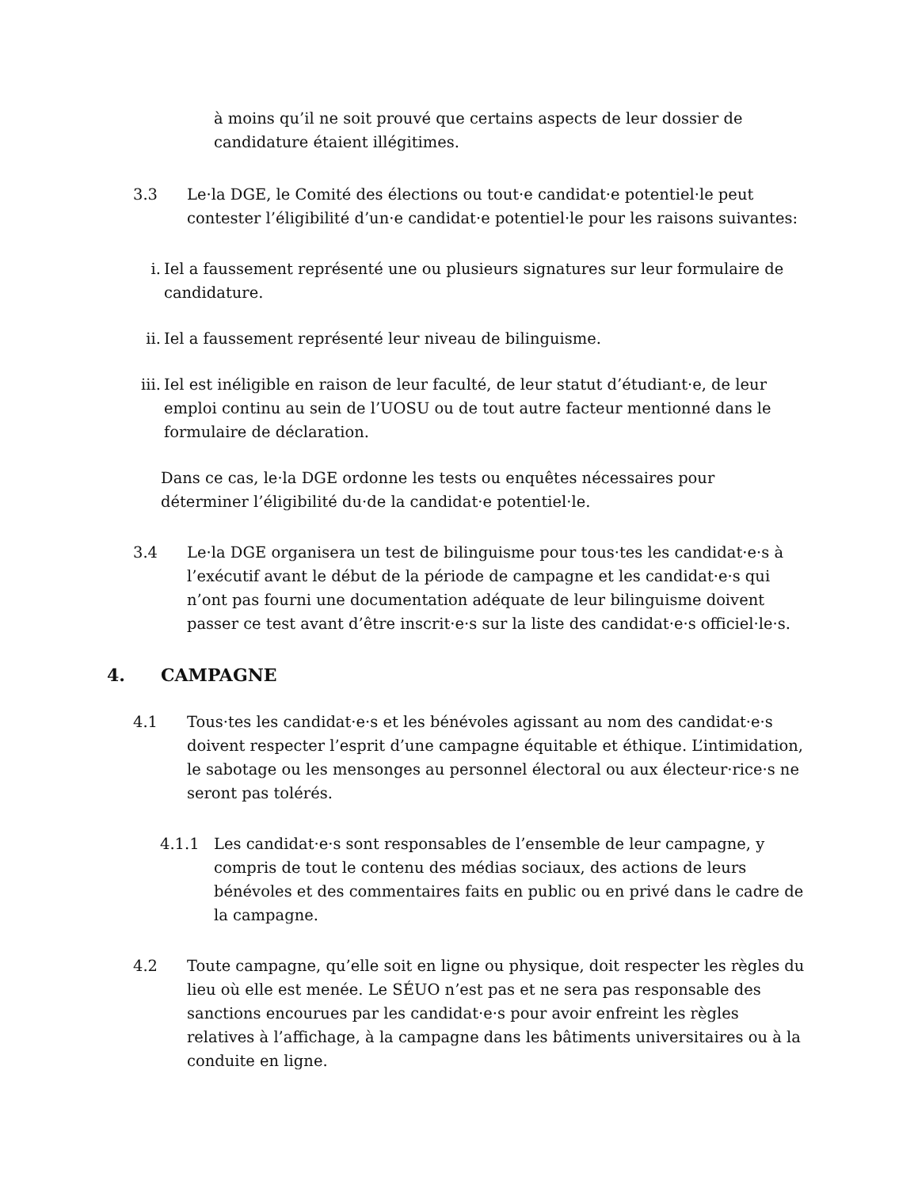à moins qu’il ne soit prouvé que certains aspects de leur dossier de candidature étaient illégitimes.
3.3 Le·la DGE, le Comité des élections ou tout·e candidat·e potentiel·le peut contester l’éligibilité d’un·e candidat·e potentiel·le pour les raisons suivantes:
i. Iel a faussement représenté une ou plusieurs signatures sur leur formulaire de candidature.
ii.
Iel a faussement représenté leur niveau de bilinguisme.
iii.
Iel est inéligible en raison de leur faculté, de leur statut d’étudiant·e, de leur emploi continu au sein de l’UOSU ou de tout autre facteur mentionné dans le formulaire de déclaration.
Dans ce cas, le·la DGE ordonne les tests ou enquêtes nécessaires pour déterminer l’éligibilité du·de la candidat·e potentiel·le.
3.4 Le·la DGE organisera un test de bilinguisme pour tous·tes les candidat·e·s à l’exécutif avant le début de la période de campagne et les candidat·e·s qui n’ont pas fourni une documentation adéquate de leur bilinguisme doivent passer ce test avant d’être inscrit·e·s sur la liste des candidat·e·s officiel·le·s.
4. CAMPAGNE
4.1 Tous·tes les candidat·e·s et les bénévoles agissant au nom des candidat·e·s doivent respecter l’esprit d’une campagne équitable et éthique. L’intimidation, le sabotage ou les mensonges au personnel électoral ou aux électeur·rice·s ne seront pas tolérés.
4.1.1 Les candidat·e·s sont responsables de l’ensemble de leur campagne, y compris de tout le contenu des médias sociaux, des actions de leurs bénévoles et des commentaires faits en public ou en privé dans le cadre de la campagne.
4.2 Toute campagne, qu’elle soit en ligne ou physique, doit respecter les règles du lieu où elle est menée. Le SÉUO n’est pas et ne sera pas responsable des sanctions encourues par les candidat·e·s pour avoir enfreint les règles relatives à l’affichage, à la campagne dans les bâtiments universitaires ou à la conduite en ligne.